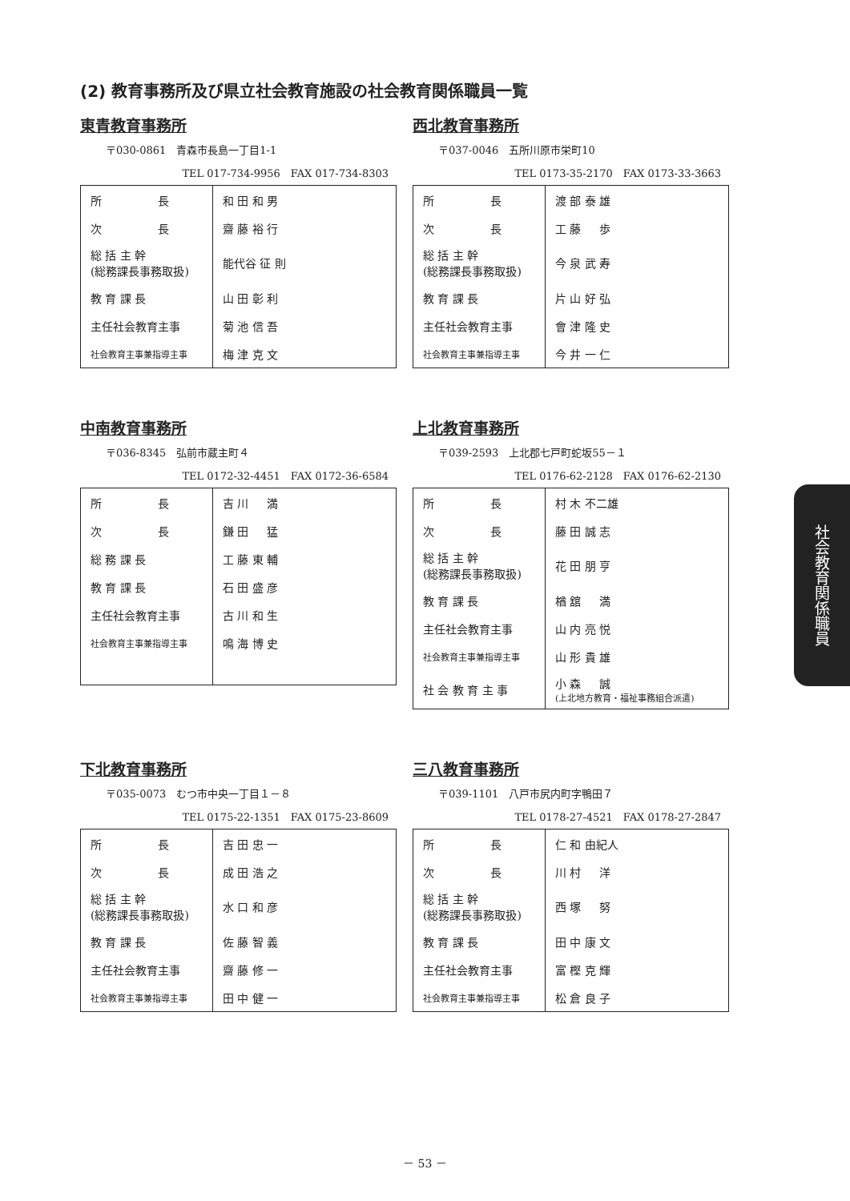(2) 教育事務所及び県立社会教育施設の社会教育関係職員一覧
東青教育事務所
〒030-0861　青森市長島一丁目1-1
TEL 017-734-9956　FAX 017-734-8303
| 所 長 | 和 田 和 男 |
| 次 長 | 齋 藤 裕 行 |
| 総 括 主 幹 (総務課長事務取扱) | 能代谷 征 則 |
| 教 育 課 長 | 山 田 彰 利 |
| 主任社会教育主事 | 菊 池 信 吾 |
| 社会教育主事兼指導主事 | 梅 津 克 文 |
西北教育事務所
〒037-0046　五所川原市栄町10
TEL 0173-35-2170　FAX 0173-33-3663
| 所 長 | 渡 部 泰 雄 |
| 次 長 | 工 藤 歩 |
| 総 括 主 幹 (総務課長事務取扱) | 今 泉 武 寿 |
| 教 育 課 長 | 片 山 好 弘 |
| 主任社会教育主事 | 會 津 隆 史 |
| 社会教育主事兼指導主事 | 今 井 一 仁 |
中南教育事務所
〒036-8345　弘前市蔵主町４
TEL 0172-32-4451　FAX 0172-36-6584
| 所 長 | 吉 川 満 |
| 次 長 | 鎌 田 猛 |
| 総 務 課 長 | 工 藤 東 輔 |
| 教 育 課 長 | 石 田 盛 彦 |
| 主任社会教育主事 | 古 川 和 生 |
| 社会教育主事兼指導主事 | 鳴 海 博 史 |
上北教育事務所
〒039-2593　上北郡七戸町蛇坂55－１
TEL 0176-62-2128　FAX 0176-62-2130
| 所 長 | 村 木 不二雄 |
| 次 長 | 藤 田 誠 志 |
| 総 括 主 幹 (総務課長事務取扱) | 花 田 朋 亨 |
| 教 育 課 長 | 楢 舘 満 |
| 主任社会教育主事 | 山 内 亮 悦 |
| 社会教育主事兼指導主事 | 山 形 貴 雄 |
| 社 会 教 育 主 事 | 小 森 誠 (上北地方教育・福祉事務組合派遣) |
下北教育事務所
〒035-0073　むつ市中央一丁目１－８
TEL 0175-22-1351　FAX 0175-23-8609
| 所 長 | 吉 田 忠 一 |
| 次 長 | 成 田 浩 之 |
| 総 括 主 幹 (総務課長事務取扱) | 水 口 和 彦 |
| 教 育 課 長 | 佐 藤 智 義 |
| 主任社会教育主事 | 齋 藤 修 一 |
| 社会教育主事兼指導主事 | 田 中 健 一 |
三八教育事務所
〒039-1101　八戸市尻内町字鴨田７
TEL 0178-27-4521　FAX 0178-27-2847
| 所 長 | 仁 和 由紀人 |
| 次 長 | 川 村 洋 |
| 総 括 主 幹 (総務課長事務取扱) | 西 塚 努 |
| 教 育 課 長 | 田 中 康 文 |
| 主任社会教育主事 | 富 樫 克 輝 |
| 社会教育主事兼指導主事 | 松 倉 良 子 |
社会教育関係職員
－ 53 －